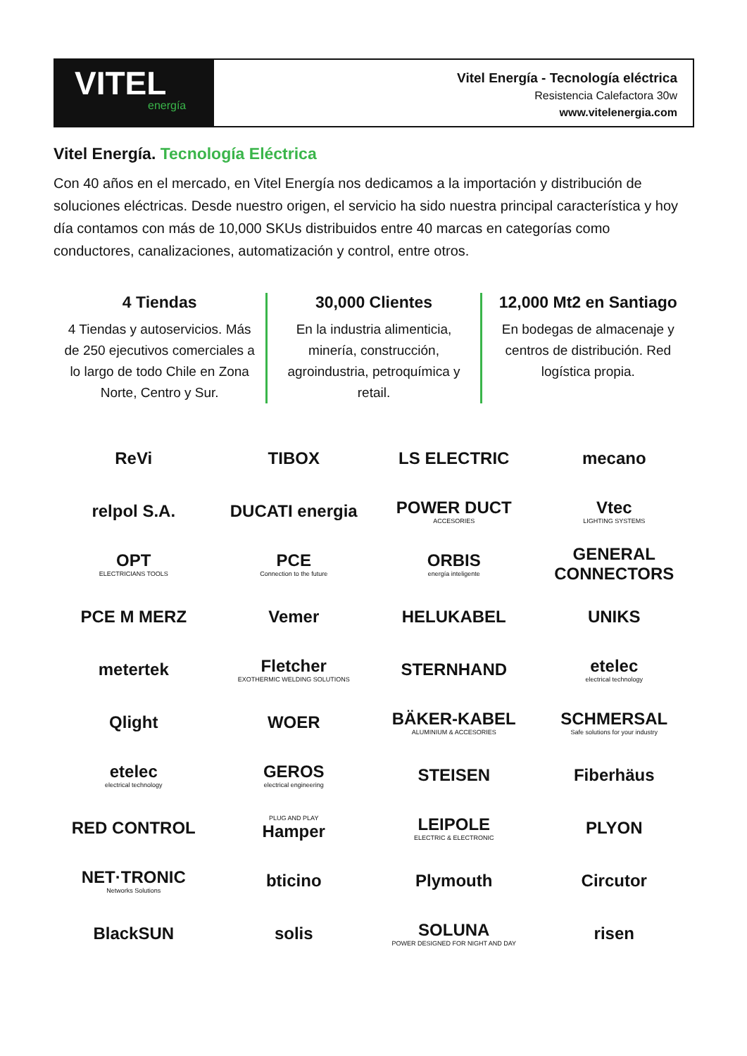VITEL
energía
Vitel Energía - Tecnología eléctrica
Resistencia Calefactora 30w
www.vitelenergia.com
Vitel Energía. Tecnología Eléctrica
Con 40 años en el mercado, en Vitel Energía nos dedicamos a la importación y distribución de soluciones eléctricas. Desde nuestro origen, el servicio ha sido nuestra principal característica y hoy día contamos con más de 10,000 SKUs distribuidos entre 40 marcas en categorías como conductores, canalizaciones, automatización y control, entre otros.
4 Tiendas
4 Tiendas y autoservicios. Más de 250 ejecutivos comerciales a lo largo de todo Chile en Zona Norte, Centro y Sur.
30,000 Clientes
En la industria alimenticia, minería, construcción, agroindustria, petroquímica y retail.
12,000 Mt2 en Santiago
En bodegas de almacenaje y centros de distribución. Red logística propia.
ReVi
TIBOX
LS ELECTRIC
mecano
relpol S.A.
DUCATI energia
POWER DUCT
ACCESORIES
Vtec
LIGHTING SYSTEMS
OPT
ELECTRICIANS TOOLS
PCE
Connection to the future
ORBIS
energía inteligente
GENERAL CONNECTORS
PCE M MERZ
Vemer
HELUKABEL
UNIKS
metertek
Fletcher
EXOTHERMIC WELDING SOLUTIONS
STERNHAND
etelec
electrical technology
Qlight
WOER
BÄKER-KABEL
ALUMINIUM & ACCESORIES
SCHMERSAL
Safe solutions for your industry
etelec
electrical technology
GEROS
electrical engineering
STEISEN
Fiberhäus
RED CONTROL
PLUG AND PLAY
Hamper
LEIPOLE
ELECTRIC & ELECTRONIC
PLYON
NET·TRONIC
Networks Solutions
bticino
Plymouth
Circutor
BlackSUN
solis
SOLUNA
POWER DESIGNED FOR NIGHT AND DAY
risen